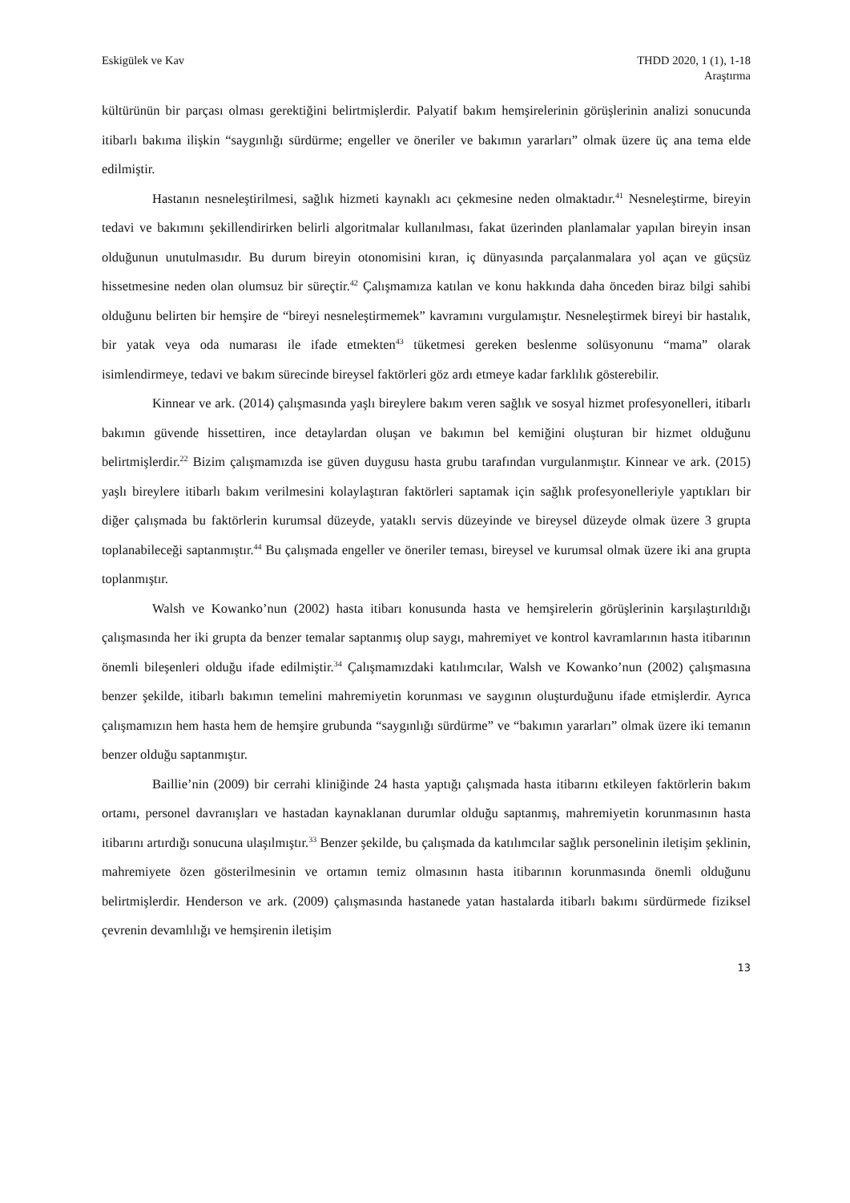Eskigülek ve Kav THDD 2020, 1 (1), 1-18
Araştırma
kültürünün bir parçası olması gerektiğini belirtmişlerdir. Palyatif bakım hemşirelerinin görüşlerinin analizi sonucunda itibarlı bakıma ilişkin “saygınlığı sürdürme; engeller ve öneriler ve bakımın yararları” olmak üzere üç ana tema elde edilmiştir.
Hastanın nesneleştirilmesi, sağlık hizmeti kaynaklı acı çekmesine neden olmaktadır.<sup>41</sup> Nesneleştirme, bireyin tedavi ve bakımını şekillendirirken belirli algoritmalar kullanılması, fakat üzerinden planlamalar yapılan bireyin insan olduğunun unutulmasıdır. Bu durum bireyin otonomisini kıran, iç dünyasında parçalanmalara yol açan ve güçsüz hissetmesine neden olan olumsuz bir süreçtir.<sup>42</sup> Çalışmamıza katılan ve konu hakkında daha önceden biraz bilgi sahibi olduğunu belirten bir hemşire de “bireyi nesneleştirmemek” kavramını vurgulamıştır. Nesneleştirmek bireyi bir hastalık, bir yatak veya oda numarası ile ifade etmekten<sup>43</sup> tüketmesi gereken beslenme solüsyonunu “mama” olarak isimlendirmeye, tedavi ve bakım sürecinde bireysel faktörleri göz ardı etmeye kadar farklılık gösterebilir.
Kinnear ve ark. (2014) çalışmasında yaşlı bireylere bakım veren sağlık ve sosyal hizmet profesyonelleri, itibarlı bakımın güvende hissettiren, ince detaylardan oluşan ve bakımın bel kemiğini oluşturan bir hizmet olduğunu belirtmişlerdir.<sup>22</sup> Bizim çalışmamızda ise güven duygusu hasta grubu tarafından vurgulanmıştır. Kinnear ve ark. (2015) yaşlı bireylere itibarlı bakım verilmesini kolaylaştıran faktörleri saptamak için sağlık profesyonelleriyle yaptıkları bir diğer çalışmada bu faktörlerin kurumsal düzeyde, yataklı servis düzeyinde ve bireysel düzeyde olmak üzere 3 grupta toplanabileceği saptanmıştır.<sup>44</sup> Bu çalışmada engeller ve öneriler teması, bireysel ve kurumsal olmak üzere iki ana grupta toplanmıştır.
Walsh ve Kowanko’nun (2002) hasta itibarı konusunda hasta ve hemşirelerin görüşlerinin karşılaştırıldığı çalışmasında her iki grupta da benzer temalar saptanmış olup saygı, mahremiyet ve kontrol kavramlarının hasta itibarının önemli bileşenleri olduğu ifade edilmiştir.<sup>34</sup> Çalışmamızdaki katılımcılar, Walsh ve Kowanko’nun (2002) çalışmasına benzer şekilde, itibarlı bakımın temelini mahremiyetin korunması ve saygının oluşturduğunu ifade etmişlerdir. Ayrıca çalışmamızın hem hasta hem de hemşire grubunda “saygınlığı sürdürme” ve “bakımın yararları” olmak üzere iki temanın benzer olduğu saptanmıştır.
Baillie’nin (2009) bir cerrahi kliniğinde 24 hasta yaptığı çalışmada hasta itibarını etkileyen faktörlerin bakım ortamı, personel davranışları ve hastadan kaynaklanan durumlar olduğu saptanmış, mahremiyetin korunmasının hasta itibarını artırdığı sonucuna ulaşılmıştır.<sup>33</sup> Benzer şekilde, bu çalışmada da katılımcılar sağlık personelinin iletişim şeklinin, mahremiyete özen gösterilmesinin ve ortamın temiz olmasının hasta itibarının korunmasında önemli olduğunu belirtmişlerdir. Henderson ve ark. (2009) çalışmasında hastanede yatan hastalarda itibarlı bakımı sürdürmede fiziksel çevrenin devamlılığı ve hemşirenin iletişim
13